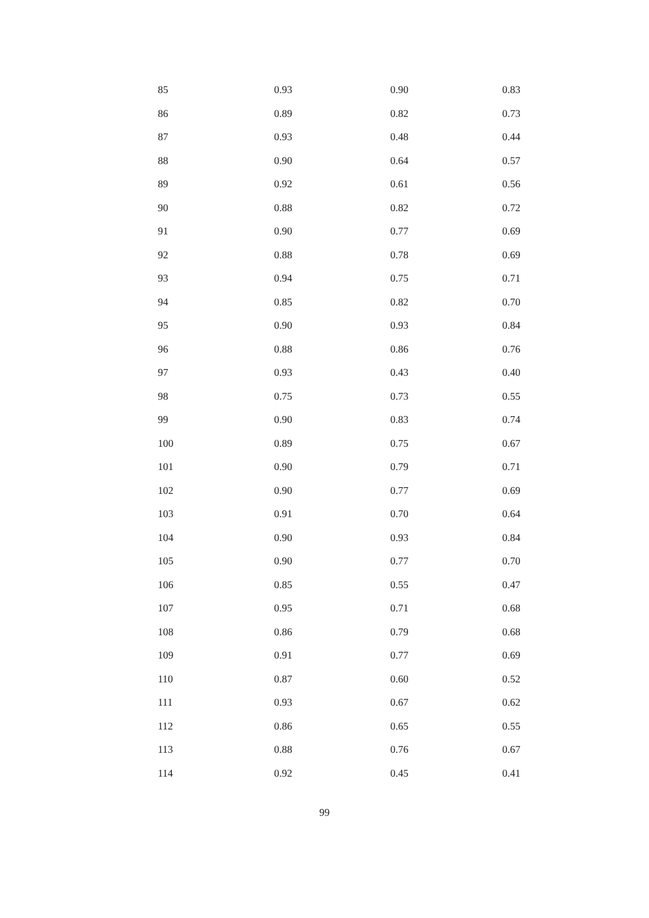| 85 | 0.93 | 0.90 | 0.83 |
| 86 | 0.89 | 0.82 | 0.73 |
| 87 | 0.93 | 0.48 | 0.44 |
| 88 | 0.90 | 0.64 | 0.57 |
| 89 | 0.92 | 0.61 | 0.56 |
| 90 | 0.88 | 0.82 | 0.72 |
| 91 | 0.90 | 0.77 | 0.69 |
| 92 | 0.88 | 0.78 | 0.69 |
| 93 | 0.94 | 0.75 | 0.71 |
| 94 | 0.85 | 0.82 | 0.70 |
| 95 | 0.90 | 0.93 | 0.84 |
| 96 | 0.88 | 0.86 | 0.76 |
| 97 | 0.93 | 0.43 | 0.40 |
| 98 | 0.75 | 0.73 | 0.55 |
| 99 | 0.90 | 0.83 | 0.74 |
| 100 | 0.89 | 0.75 | 0.67 |
| 101 | 0.90 | 0.79 | 0.71 |
| 102 | 0.90 | 0.77 | 0.69 |
| 103 | 0.91 | 0.70 | 0.64 |
| 104 | 0.90 | 0.93 | 0.84 |
| 105 | 0.90 | 0.77 | 0.70 |
| 106 | 0.85 | 0.55 | 0.47 |
| 107 | 0.95 | 0.71 | 0.68 |
| 108 | 0.86 | 0.79 | 0.68 |
| 109 | 0.91 | 0.77 | 0.69 |
| 110 | 0.87 | 0.60 | 0.52 |
| 111 | 0.93 | 0.67 | 0.62 |
| 112 | 0.86 | 0.65 | 0.55 |
| 113 | 0.88 | 0.76 | 0.67 |
| 114 | 0.92 | 0.45 | 0.41 |
99